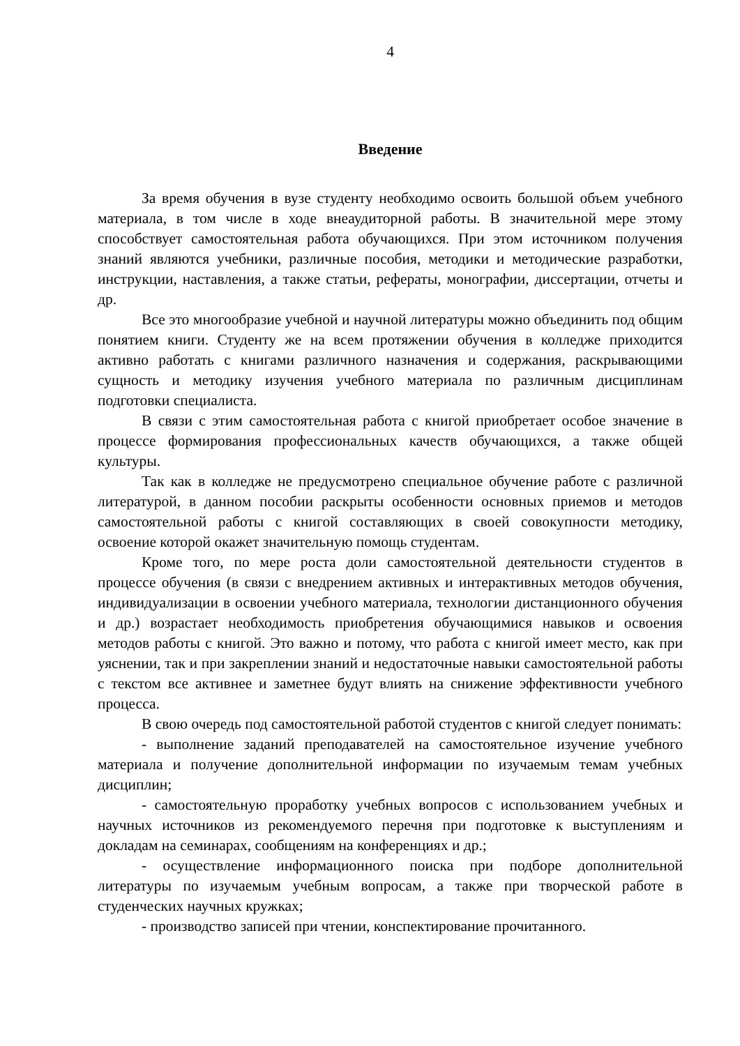4
Введение
За время обучения в вузе студенту необходимо освоить большой объем учебного материала, в том числе в ходе внеаудиторной работы. В значительной мере этому способствует самостоятельная работа обучающихся. При этом источником получения знаний являются учебники, различные пособия, методики и методические разработки, инструкции, наставления, а также статьи, рефераты, монографии, диссертации, отчеты и др.
Все это многообразие учебной и научной литературы можно объединить под общим понятием книги. Студенту же на всем протяжении обучения в колледже приходится активно работать с книгами различного назначения и содержания, раскрывающими сущность и методику изучения учебного материала по различным дисциплинам подготовки специалиста.
В связи с этим самостоятельная работа с книгой приобретает особое значение в процессе формирования профессиональных качеств обучающихся, а также общей культуры.
Так как в колледже не предусмотрено специальное обучение работе с различной литературой, в данном пособии раскрыты особенности основных приемов и методов самостоятельной работы с книгой составляющих в своей совокупности методику, освоение которой окажет значительную помощь студентам.
Кроме того, по мере роста доли самостоятельной деятельности студентов в процессе обучения (в связи с внедрением активных и интерактивных методов обучения, индивидуализации в освоении учебного материала, технологии дистанционного обучения и др.) возрастает необходимость приобретения обучающимися навыков и освоения методов работы с книгой. Это важно и потому, что работа с книгой имеет место, как при уяснении, так и при закреплении знаний и недостаточные навыки самостоятельной работы с текстом все активнее и заметнее будут влиять на снижение эффективности учебного процесса.
В свою очередь под самостоятельной работой студентов с книгой следует понимать:
- выполнение заданий преподавателей на самостоятельное изучение учебного материала и получение дополнительной информации по изучаемым темам учебных дисциплин;
- самостоятельную проработку учебных вопросов с использованием учебных и научных источников из рекомендуемого перечня при подготовке к выступлениям и докладам на семинарах, сообщениям на конференциях и др.;
- осуществление информационного поиска при подборе дополнительной литературы по изучаемым учебным вопросам, а также при творческой работе в студенческих научных кружках;
- производство записей при чтении, конспектирование прочитанного.